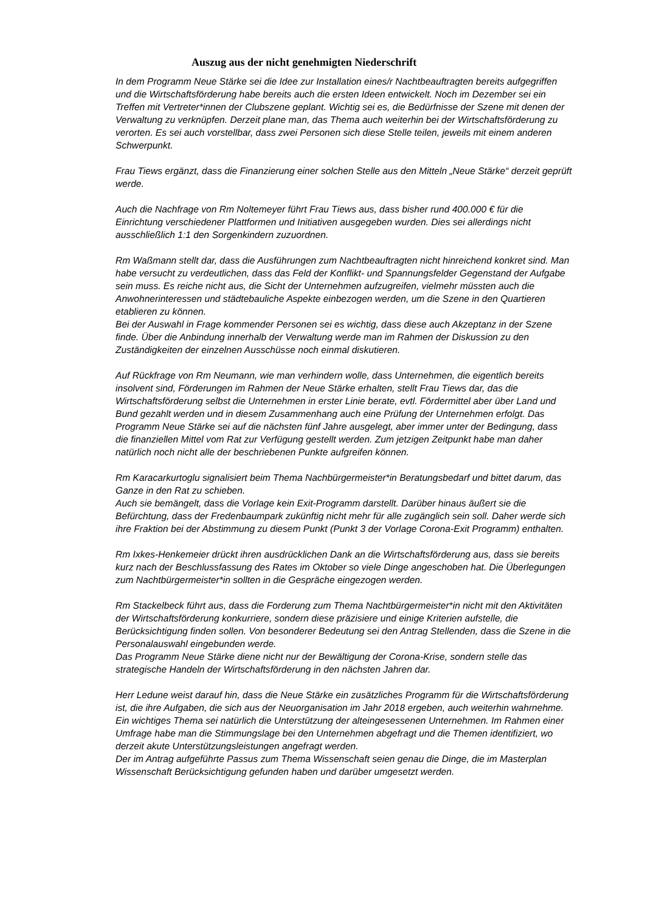Auszug aus der nicht genehmigten Niederschrift
In dem Programm Neue Stärke sei die Idee zur Installation eines/r Nachtbeauftragten bereits aufgegriffen und die Wirtschaftsförderung habe bereits auch die ersten Ideen entwickelt. Noch im Dezember sei ein Treffen mit Vertreter*innen der Clubszene geplant. Wichtig sei es, die Bedürfnisse der Szene mit denen der Verwaltung zu verknüpfen. Derzeit plane man, das Thema auch weiterhin bei der Wirtschaftsförderung zu verorten. Es sei auch vorstellbar, dass zwei Personen sich diese Stelle teilen, jeweils mit einem anderen Schwerpunkt.
Frau Tiews ergänzt, dass die Finanzierung einer solchen Stelle aus den Mitteln „Neue Stärke“ derzeit geprüft werde.
Auch die Nachfrage von Rm Noltemeyer führt Frau Tiews aus, dass bisher rund 400.000 € für die Einrichtung verschiedener Plattformen und Initiativen ausgegeben wurden. Dies sei allerdings nicht ausschließlich 1:1 den Sorgenkindern zuzuordnen.
Rm Waßmann stellt dar, dass die Ausführungen zum Nachtbeauftragten nicht hinreichend konkret sind. Man habe versucht zu verdeutlichen, dass das Feld der Konflikt- und Spannungsfelder Gegenstand der Aufgabe sein muss. Es reiche nicht aus, die Sicht der Unternehmen aufzugreifen, vielmehr müssten auch die Anwohnerinteressen und städtebauliche Aspekte einbezogen werden, um die Szene in den Quartieren etablieren zu können.
Bei der Auswahl in Frage kommender Personen sei es wichtig, dass diese auch Akzeptanz in der Szene finde. Über die Anbindung innerhalb der Verwaltung werde man im Rahmen der Diskussion zu den Zuständigkeiten der einzelnen Ausschüsse noch einmal diskutieren.
Auf Rückfrage von Rm Neumann, wie man verhindern wolle, dass Unternehmen, die eigentlich bereits insolvent sind, Förderungen im Rahmen der Neue Stärke erhalten, stellt Frau Tiews dar, das die Wirtschaftsförderung selbst die Unternehmen in erster Linie berate, evtl. Fördermittel aber über Land und Bund gezahlt werden und in diesem Zusammenhang auch eine Prüfung der Unternehmen erfolgt. Das Programm Neue Stärke sei auf die nächsten fünf Jahre ausgelegt, aber immer unter der Bedingung, dass die finanziellen Mittel vom Rat zur Verfügung gestellt werden. Zum jetzigen Zeitpunkt habe man daher natürlich noch nicht alle der beschriebenen Punkte aufgreifen können.
Rm Karacarkurtoglu signalisiert beim Thema Nachbürgermeister*in Beratungsbedarf und bittet darum, das Ganze in den Rat zu schieben.
Auch sie bemängelt, dass die Vorlage kein Exit-Programm darstellt. Darüber hinaus äußert sie die Befürchtung, dass der Fredenbaumpark zukünftig nicht mehr für alle zugänglich sein soll. Daher werde sich ihre Fraktion bei der Abstimmung zu diesem Punkt (Punkt 3 der Vorlage Corona-Exit Programm) enthalten.
Rm Ixkes-Henkemeier drückt ihren ausdrücklichen Dank an die Wirtschaftsförderung aus, dass sie bereits kurz nach der Beschlussfassung des Rates im Oktober so viele Dinge angeschoben hat. Die Überlegungen zum Nachtbürgermeister*in sollten in die Gespräche eingezogen werden.
Rm Stackelbeck führt aus, dass die Forderung zum Thema Nachtbürgermeister*in nicht mit den Aktivitäten der Wirtschaftsförderung konkurriere, sondern diese präzisiere und einige Kriterien aufstelle, die Berücksichtigung finden sollen. Von besonderer Bedeutung sei den Antrag Stellenden, dass die Szene in die Personalauswahl eingebunden werde.
Das Programm Neue Stärke diene nicht nur der Bewältigung der Corona-Krise, sondern stelle das strategische Handeln der Wirtschaftsförderung in den nächsten Jahren dar.
Herr Ledune weist darauf hin, dass die Neue Stärke ein zusätzliches Programm für die Wirtschaftsförderung ist, die ihre Aufgaben, die sich aus der Neuorganisation im Jahr 2018 ergeben, auch weiterhin wahrnehme. Ein wichtiges Thema sei natürlich die Unterstützung der alteingesessenen Unternehmen. Im Rahmen einer Umfrage habe man die Stimmungslage bei den Unternehmen abgefragt und die Themen identifiziert, wo derzeit akute Unterstützungsleistungen angefragt werden.
Der im Antrag aufgeführte Passus zum Thema Wissenschaft seien genau die Dinge, die im Masterplan Wissenschaft Berücksichtigung gefunden haben und darüber umgesetzt werden.